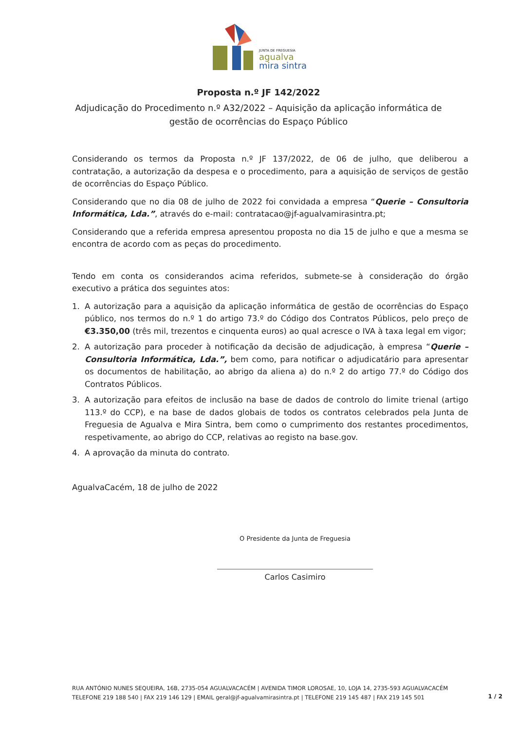JUNTA DE FREGUESIA
agualva
mira sintra
Proposta n.º JF 142/2022
Adjudicação do Procedimento n.º A32/2022 – Aquisição da aplicação informática de gestão de ocorrências do Espaço Público
Considerando os termos da Proposta n.º JF 137/2022, de 06 de julho, que deliberou a contratação, a autorização da despesa e o procedimento, para a aquisição de serviços de gestão de ocorrências do Espaço Público.
Considerando que no dia 08 de julho de 2022 foi convidada a empresa “Querie – Consultoria Informática, Lda.”, através do e-mail: contratacao@jf-agualvamirasintra.pt;
Considerando que a referida empresa apresentou proposta no dia 15 de julho e que a mesma se encontra de acordo com as peças do procedimento.
Tendo em conta os considerandos acima referidos, submete-se à consideração do órgão executivo a prática dos seguintes atos:
1. A autorização para a aquisição da aplicação informática de gestão de ocorrências do Espaço público, nos termos do n.º 1 do artigo 73.º do Código dos Contratos Públicos, pelo preço de €3.350,00 (três mil, trezentos e cinquenta euros) ao qual acresce o IVA à taxa legal em vigor;
2. A autorização para proceder à notificação da decisão de adjudicação, à empresa “Querie – Consultoria Informática, Lda.”, bem como, para notificar o adjudicatário para apresentar os documentos de habilitação, ao abrigo da aliena a) do n.º 2 do artigo 77.º do Código dos Contratos Públicos.
3. A autorização para efeitos de inclusão na base de dados de controlo do limite trienal (artigo 113.º do CCP), e na base de dados globais de todos os contratos celebrados pela Junta de Freguesia de Agualva e Mira Sintra, bem como o cumprimento dos restantes procedimentos, respetivamente, ao abrigo do CCP, relativas ao registo na base.gov.
4. A aprovação da minuta do contrato.
AgualvaCacém, 18 de julho de 2022
O Presidente da Junta de Freguesia
Carlos Casimiro
RUA ANTÓNIO NUNES SEQUEIRA, 16B, 2735-054 AGUALVACACÉM | AVENIDA TIMOR LOROSAE, 10, LOJA 14, 2735-593 AGUALVACACÉM
TELEFONE 219 188 540 | FAX 219 146 129 | EMAIL geral@jf-agualvamirasintra.pt | TELEFONE 219 145 487 | FAX 219 145 501
1 / 2